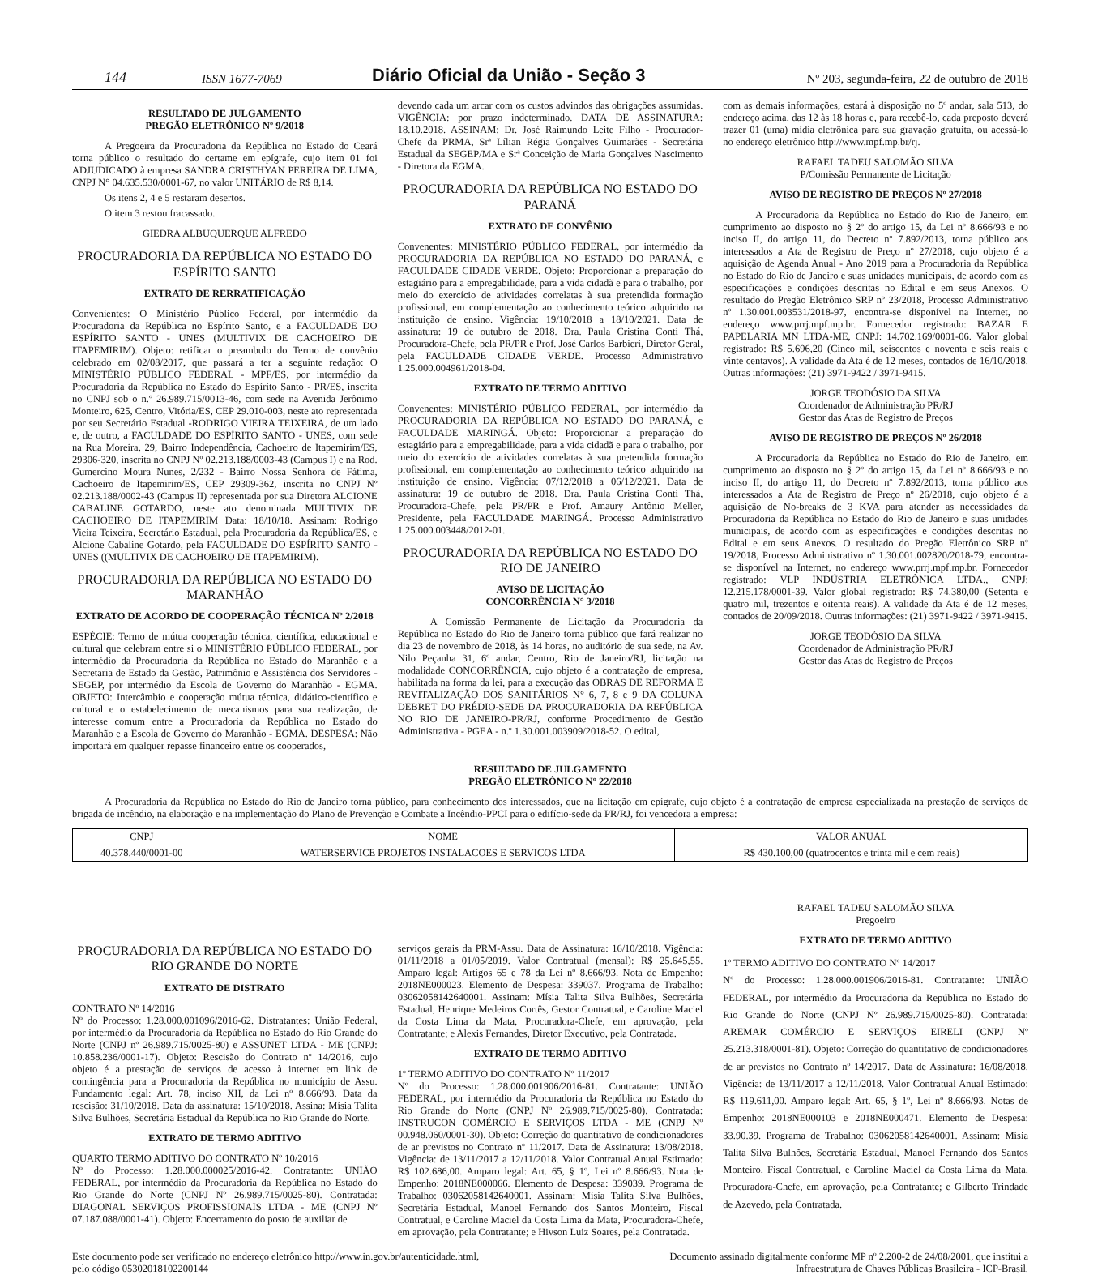144 ISSN 1677-7069 Diário Oficial da União - Seção 3 Nº 203, segunda-feira, 22 de outubro de 2018
RESULTADO DE JULGAMENTO
PREGÃO ELETRÔNICO Nº 9/2018
A Pregoeira da Procuradoria da República no Estado do Ceará torna público o resultado do certame em epígrafe, cujo item 01 foi ADJUDICADO à empresa SANDRA CRISTHYAN PEREIRA DE LIMA, CNPJ N° 04.635.530/0001-67, no valor UNITÁRIO de R$ 8,14.
Os itens 2, 4 e 5 restaram desertos.
O item 3 restou fracassado.
GIEDRA ALBUQUERQUE ALFREDO
PROCURADORIA DA REPÚBLICA NO ESTADO DO ESPÍRITO SANTO
EXTRATO DE RERRATIFICAÇÃO
Convenientes: O Ministério Público Federal, por intermédio da Procuradoria da República no Espírito Santo, e a FACULDADE DO ESPÍRITO SANTO - UNES (MULTIVIX DE CACHOEIRO DE ITAPEMIRIM). Objeto: retificar o preambulo do Termo de convênio celebrado em 02/08/2017, que passará a ter a seguinte redação: O MINISTÉRIO PÚBLICO FEDERAL - MPF/ES, por intermédio da Procuradoria da República no Estado do Espírito Santo - PR/ES, inscrita no CNPJ sob o n.º 26.989.715/0013-46, com sede na Avenida Jerônimo Monteiro, 625, Centro, Vitória/ES, CEP 29.010-003, neste ato representada por seu Secretário Estadual -RODRIGO VIEIRA TEIXEIRA, de um lado e, de outro, a FACULDADE DO ESPÍRITO SANTO - UNES, com sede na Rua Moreira, 29, Bairro Independência, Cachoeiro de Itapemirim/ES, 29306-320, inscrita no CNPJ Nº 02.213.188/0003-43 (Campus I) e na Rod. Gumercino Moura Nunes, 2/232 - Bairro Nossa Senhora de Fátima, Cachoeiro de Itapemirim/ES, CEP 29309-362, inscrita no CNPJ Nº 02.213.188/0002-43 (Campus II) representada por sua Diretora ALCIONE CABALINE GOTARDO, neste ato denominada MULTIVIX DE CACHOEIRO DE ITAPEMIRIM Data: 18/10/18. Assinam: Rodrigo Vieira Teixeira, Secretário Estadual, pela Procuradoria da República/ES, e Alcione Cabaline Gotardo, pela FACULDADE DO ESPÍRITO SANTO - UNES ((MULTIVIX DE CACHOEIRO DE ITAPEMIRIM).
PROCURADORIA DA REPÚBLICA NO ESTADO DO MARANHÃO
EXTRATO DE ACORDO DE COOPERAÇÃO TÉCNICA Nº 2/2018
ESPÉCIE: Termo de mútua cooperação técnica, científica, educacional e cultural que celebram entre si o MINISTÉRIO PÚBLICO FEDERAL, por intermédio da Procuradoria da República no Estado do Maranhão e a Secretaria de Estado da Gestão, Patrimônio e Assistência dos Servidores - SEGEP, por intermédio da Escola de Governo do Maranhão - EGMA. OBJETO: Intercâmbio e cooperação mútua técnica, didático-científico e cultural e o estabelecimento de mecanismos para sua realização, de interesse comum entre a Procuradoria da República no Estado do Maranhão e a Escola de Governo do Maranhão - EGMA. DESPESA: Não importará em qualquer repasse financeiro entre os cooperados,
devendo cada um arcar com os custos advindos das obrigações assumidas. VIGÊNCIA: por prazo indeterminado. DATA DE ASSINATURA: 18.10.2018. ASSINAM: Dr. José Raimundo Leite Filho - Procurador-Chefe da PRMA, Srª Lílian Régia Gonçalves Guimarães - Secretária Estadual da SEGEP/MA e Srª Conceição de Maria Gonçalves Nascimento - Diretora da EGMA.
PROCURADORIA DA REPÚBLICA NO ESTADO DO PARANÁ
EXTRATO DE CONVÊNIO
Convenentes: MINISTÉRIO PÚBLICO FEDERAL, por intermédio da PROCURADORIA DA REPÚBLICA NO ESTADO DO PARANÁ, e FACULDADE CIDADE VERDE. Objeto: Proporcionar a preparação do estagiário para a empregabilidade, para a vida cidadã e para o trabalho, por meio do exercício de atividades correlatas à sua pretendida formação profissional, em complementação ao conhecimento teórico adquirido na instituição de ensino. Vigência: 19/10/2018 a 18/10/2021. Data de assinatura: 19 de outubro de 2018. Dra. Paula Cristina Conti Thá, Procuradora-Chefe, pela PR/PR e Prof. José Carlos Barbieri, Diretor Geral, pela FACULDADE CIDADE VERDE. Processo Administrativo 1.25.000.004961/2018-04.
EXTRATO DE TERMO ADITIVO
Convenentes: MINISTÉRIO PÚBLICO FEDERAL, por intermédio da PROCURADORIA DA REPÚBLICA NO ESTADO DO PARANÁ, e FACULDADE MARINGÁ. Objeto: Proporcionar a preparação do estagiário para a empregabilidade, para a vida cidadã e para o trabalho, por meio do exercício de atividades correlatas à sua pretendida formação profissional, em complementação ao conhecimento teórico adquirido na instituição de ensino. Vigência: 07/12/2018 a 06/12/2021. Data de assinatura: 19 de outubro de 2018. Dra. Paula Cristina Conti Thá, Procuradora-Chefe, pela PR/PR e Prof. Amaury Antônio Meller, Presidente, pela FACULDADE MARINGÁ. Processo Administrativo 1.25.000.003448/2012-01.
PROCURADORIA DA REPÚBLICA NO ESTADO DO RIO DE JANEIRO
AVISO DE LICITAÇÃO
CONCORRÊNCIA N° 3/2018
A Comissão Permanente de Licitação da Procuradoria da República no Estado do Rio de Janeiro torna público que fará realizar no dia 23 de novembro de 2018, às 14 horas, no auditório de sua sede, na Av. Nilo Peçanha 31, 6º andar, Centro, Rio de Janeiro/RJ, licitação na modalidade CONCORRÊNCIA, cujo objeto é a contratação de empresa, habilitada na forma da lei, para a execução das OBRAS DE REFORMA E REVITALIZAÇÃO DOS SANITÁRIOS N° 6, 7, 8 e 9 DA COLUNA DEBRET DO PRÉDIO-SEDE DA PROCURADORIA DA REPÚBLICA NO RIO DE JANEIRO-PR/RJ, conforme Procedimento de Gestão Administrativa - PGEA - n.º 1.30.001.003909/2018-52. O edital,
com as demais informações, estará à disposição no 5º andar, sala 513, do endereço acima, das 12 às 18 horas e, para recebê-lo, cada preposto deverá trazer 01 (uma) mídia eletrônica para sua gravação gratuita, ou acessá-lo no endereço eletrônico http://www.mpf.mp.br/rj.
RAFAEL TADEU SALOMÃO SILVA
P/Comissão Permanente de Licitação
AVISO DE REGISTRO DE PREÇOS Nº 27/2018
A Procuradoria da República no Estado do Rio de Janeiro, em cumprimento ao disposto no § 2º do artigo 15, da Lei nº 8.666/93 e no inciso II, do artigo 11, do Decreto nº 7.892/2013, torna público aos interessados a Ata de Registro de Preço nº 27/2018, cujo objeto é a aquisição de Agenda Anual - Ano 2019 para a Procuradoria da República no Estado do Rio de Janeiro e suas unidades municipais, de acordo com as especificações e condições descritas no Edital e em seus Anexos. O resultado do Pregão Eletrônico SRP nº 23/2018, Processo Administrativo nº 1.30.001.003531/2018-97, encontra-se disponível na Internet, no endereço www.prrj.mpf.mp.br. Fornecedor registrado: BAZAR E PAPELARIA MN LTDA-ME, CNPJ: 14.702.169/0001-06. Valor global registrado: R$ 5.696,20 (Cinco mil, seiscentos e noventa e seis reais e vinte centavos). A validade da Ata é de 12 meses, contados de 16/10/2018. Outras informações: (21) 3971-9422 / 3971-9415.
JORGE TEODÓSIO DA SILVA
Coordenador de Administração PR/RJ
Gestor das Atas de Registro de Preços
AVISO DE REGISTRO DE PREÇOS Nº 26/2018
A Procuradoria da República no Estado do Rio de Janeiro, em cumprimento ao disposto no § 2º do artigo 15, da Lei nº 8.666/93 e no inciso II, do artigo 11, do Decreto nº 7.892/2013, torna público aos interessados a Ata de Registro de Preço nº 26/2018, cujo objeto é a aquisição de No-breaks de 3 KVA para atender as necessidades da Procuradoria da República no Estado do Rio de Janeiro e suas unidades municipais, de acordo com as especificações e condições descritas no Edital e em seus Anexos. O resultado do Pregão Eletrônico SRP nº 19/2018, Processo Administrativo nº 1.30.001.002820/2018-79, encontra-se disponível na Internet, no endereço www.prrj.mpf.mp.br. Fornecedor registrado: VLP INDÚSTRIA ELETRÔNICA LTDA., CNPJ: 12.215.178/0001-39. Valor global registrado: R$ 74.380,00 (Setenta e quatro mil, trezentos e oitenta reais). A validade da Ata é de 12 meses, contados de 20/09/2018. Outras informações: (21) 3971-9422 / 3971-9415.
JORGE TEODÓSIO DA SILVA
Coordenador de Administração PR/RJ
Gestor das Atas de Registro de Preços
RESULTADO DE JULGAMENTO
PREGÃO ELETRÔNICO Nº 22/2018
A Procuradoria da República no Estado do Rio de Janeiro torna público, para conhecimento dos interessados, que na licitação em epígrafe, cujo objeto é a contratação de empresa especializada na prestação de serviços de brigada de incêndio, na elaboração e na implementação do Plano de Prevenção e Combate a Incêndio-PPCI para o edifício-sede da PR/RJ, foi vencedora a empresa:
| CNPJ | NOME | VALOR ANUAL |
| --- | --- | --- |
| 40.378.440/0001-00 | WATERSERVICE PROJETOS INSTALACOES E SERVICOS LTDA | R$ 430.100,00 (quatrocentos e trinta mil e cem reais) |
PROCURADORIA DA REPÚBLICA NO ESTADO DO RIO GRANDE DO NORTE
EXTRATO DE DISTRATO
CONTRATO Nº 14/2016
Nº do Processo: 1.28.000.001096/2016-62. Distratantes: União Federal, por intermédio da Procuradoria da República no Estado do Rio Grande do Norte (CNPJ nº 26.989.715/0025-80) e ASSUNET LTDA - ME (CNPJ: 10.858.236/0001-17). Objeto: Rescisão do Contrato nº 14/2016, cujo objeto é a prestação de serviços de acesso à internet em link de contingência para a Procuradoria da República no município de Assu. Fundamento legal: Art. 78, inciso XII, da Lei nº 8.666/93. Data da rescisão: 31/10/2018. Data da assinatura: 15/10/2018. Assina: Mísia Talita Silva Bulhões, Secretária Estadual da República no Rio Grande do Norte.
EXTRATO DE TERMO ADITIVO
QUARTO TERMO ADITIVO DO CONTRATO Nº 10/2016
Nº do Processo: 1.28.000.000025/2016-42. Contratante: UNIÃO FEDERAL, por intermédio da Procuradoria da República no Estado do Rio Grande do Norte (CNPJ Nº 26.989.715/0025-80). Contratada: DIAGONAL SERVIÇOS PROFISSIONAIS LTDA - ME (CNPJ Nº 07.187.088/0001-41). Objeto: Encerramento do posto de auxiliar de
serviços gerais da PRM-Assu. Data de Assinatura: 16/10/2018. Vigência: 01/11/2018 a 01/05/2019. Valor Contratual (mensal): R$ 25.645,55. Amparo legal: Artigos 65 e 78 da Lei nº 8.666/93. Nota de Empenho: 2018NE000023. Elemento de Despesa: 339037. Programa de Trabalho: 03062058142640001. Assinam: Mísia Talita Silva Bulhões, Secretária Estadual, Henrique Medeiros Cortês, Gestor Contratual, e Caroline Maciel da Costa Lima da Mata, Procuradora-Chefe, em aprovação, pela Contratante; e Alexis Fernandes, Diretor Executivo, pela Contratada.
EXTRATO DE TERMO ADITIVO
1º TERMO ADITIVO DO CONTRATO Nº 11/2017
Nº do Processo: 1.28.000.001906/2016-81. Contratante: UNIÃO FEDERAL, por intermédio da Procuradoria da República no Estado do Rio Grande do Norte (CNPJ Nº 26.989.715/0025-80). Contratada: INSTRUCON COMÉRCIO E SERVIÇOS LTDA - ME (CNPJ Nº 00.948.060/0001-30). Objeto: Correção do quantitativo de condicionadores de ar previstos no Contrato nº 11/2017. Data de Assinatura: 13/08/2018. Vigência: de 13/11/2017 a 12/11/2018. Valor Contratual Anual Estimado: R$ 102.686,00. Amparo legal: Art. 65, § 1º, Lei nº 8.666/93. Nota de Empenho: 2018NE000066. Elemento de Despesa: 339039. Programa de Trabalho: 03062058142640001. Assinam: Mísia Talita Silva Bulhões, Secretária Estadual, Manoel Fernando dos Santos Monteiro, Fiscal Contratual, e Caroline Maciel da Costa Lima da Mata, Procuradora-Chefe, em aprovação, pela Contratante; e Hivson Luiz Soares, pela Contratada.
RAFAEL TADEU SALOMÃO SILVA
Pregoeiro
EXTRATO DE TERMO ADITIVO
1º TERMO ADITIVO DO CONTRATO Nº 14/2017
Nº do Processo: 1.28.000.001906/2016-81. Contratante: UNIÃO FEDERAL, por intermédio da Procuradoria da República no Estado do Rio Grande do Norte (CNPJ Nº 26.989.715/0025-80). Contratada: AREMAR COMÉRCIO E SERVIÇOS EIRELI (CNPJ Nº 25.213.318/0001-81). Objeto: Correção do quantitativo de condicionadores de ar previstos no Contrato nº 14/2017. Data de Assinatura: 16/08/2018. Vigência: de 13/11/2017 a 12/11/2018. Valor Contratual Anual Estimado: R$ 119.611,00. Amparo legal: Art. 65, § 1º, Lei nº 8.666/93. Notas de Empenho: 2018NE000103 e 2018NE000471. Elemento de Despesa: 33.90.39. Programa de Trabalho: 03062058142640001. Assinam: Mísia Talita Silva Bulhões, Secretária Estadual, Manoel Fernando dos Santos Monteiro, Fiscal Contratual, e Caroline Maciel da Costa Lima da Mata, Procuradora-Chefe, em aprovação, pela Contratante; e Gilberto Trindade de Azevedo, pela Contratada.
Este documento pode ser verificado no endereço eletrônico http://www.in.gov.br/autenticidade.html,
pelo código 05302018102200144 Documento assinado digitalmente conforme MP nº 2.200-2 de 24/08/2001, que institui a
Infraestrutura de Chaves Públicas Brasileira - ICP-Brasil.